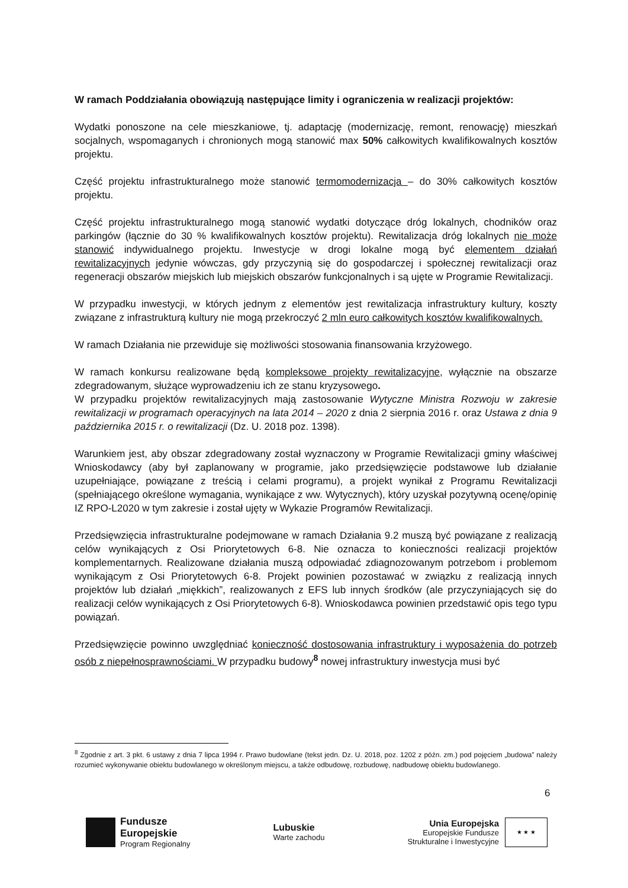W ramach Poddziałania obowiązują następujące limity i ograniczenia w realizacji projektów:
Wydatki ponoszone na cele mieszkaniowe, tj. adaptację (modernizację, remont, renowację) mieszkań socjalnych, wspomaganych i chronionych mogą stanowić max 50% całkowitych kwalifikowalnych kosztów projektu.
Część projektu infrastrukturalnego może stanowić termomodernizacja – do 30% całkowitych kosztów projektu.
Część projektu infrastrukturalnego mogą stanowić wydatki dotyczące dróg lokalnych, chodników oraz parkingów (łącznie do 30 % kwalifikowalnych kosztów projektu). Rewitalizacja dróg lokalnych nie może stanowić indywidualnego projektu. Inwestycje w drogi lokalne mogą być elementem działań rewitalizacyjnych jedynie wówczas, gdy przyczynią się do gospodarczej i społecznej rewitalizacji oraz regeneracji obszarów miejskich lub miejskich obszarów funkcjonalnych i są ujęte w Programie Rewitalizacji.
W przypadku inwestycji, w których jednym z elementów jest rewitalizacja infrastruktury kultury, koszty związane z infrastrukturą kultury nie mogą przekroczyć 2 mln euro całkowitych kosztów kwalifikowalnych.
W ramach Działania nie przewiduje się możliwości stosowania finansowania krzyżowego.
W ramach konkursu realizowane będą kompleksowe projekty rewitalizacyjne, wyłącznie na obszarze zdegradowanym, służące wyprowadzeniu ich ze stanu kryzysowego.
W przypadku projektów rewitalizacyjnych mają zastosowanie Wytyczne Ministra Rozwoju w zakresie rewitalizacji w programach operacyjnych na lata 2014 – 2020 z dnia 2 sierpnia 2016 r. oraz Ustawa z dnia 9 października 2015 r. o rewitalizacji (Dz. U. 2018 poz. 1398).
Warunkiem jest, aby obszar zdegradowany został wyznaczony w Programie Rewitalizacji gminy właściwej Wnioskodawcy (aby był zaplanowany w programie, jako przedsięwzięcie podstawowe lub działanie uzupełniające, powiązane z treścią i celami programu), a projekt wynikał z Programu Rewitalizacji (spełniającego określone wymagania, wynikające z ww. Wytycznych), który uzyskał pozytywną ocenę/opinię IZ RPO-L2020 w tym zakresie i został ujęty w Wykazie Programów Rewitalizacji.
Przedsięwzięcia infrastrukturalne podejmowane w ramach Działania 9.2 muszą być powiązane z realizacją celów wynikających z Osi Priorytetowych 6-8. Nie oznacza to konieczności realizacji projektów komplementarnych. Realizowane działania muszą odpowiadać zdiagnozowanym potrzebom i problemom wynikającym z Osi Priorytetowych 6-8. Projekt powinien pozostawać w związku z realizacją innych projektów lub działań „miękkich”, realizowanych z EFS lub innych środków (ale przyczyniających się do realizacji celów wynikających z Osi Priorytetowych 6-8). Wnioskodawca powinien przedstawić opis tego typu powiązań.
Przedsięwzięcie powinno uwzględniać konieczność dostosowania infrastruktury i wyposażenia do potrzeb osób z niepełnosprawnościami. W przypadku budowy<sup>8</sup> nowej infrastruktury inwestycja musi być
<sup>8</sup> Zgodnie z art. 3 pkt. 6 ustawy z dnia 7 lipca 1994 r. Prawo budowlane (tekst jedn. Dz. U. 2018, poz. 1202 z późn. zm.) pod pojęciem „budowa” należy rozumieć wykonywanie obiektu budowlanego w określonym miejscu, a także odbudowę, rozbudowę, nadbudowę obiektu budowlanego.
6
Fundusze Europejskie Program Regionalny
Lubuskie
Warte zachodu
Unia Europejska
Europejskie Fundusze
Strukturalne i Inwestycyjne
★ ★ ★